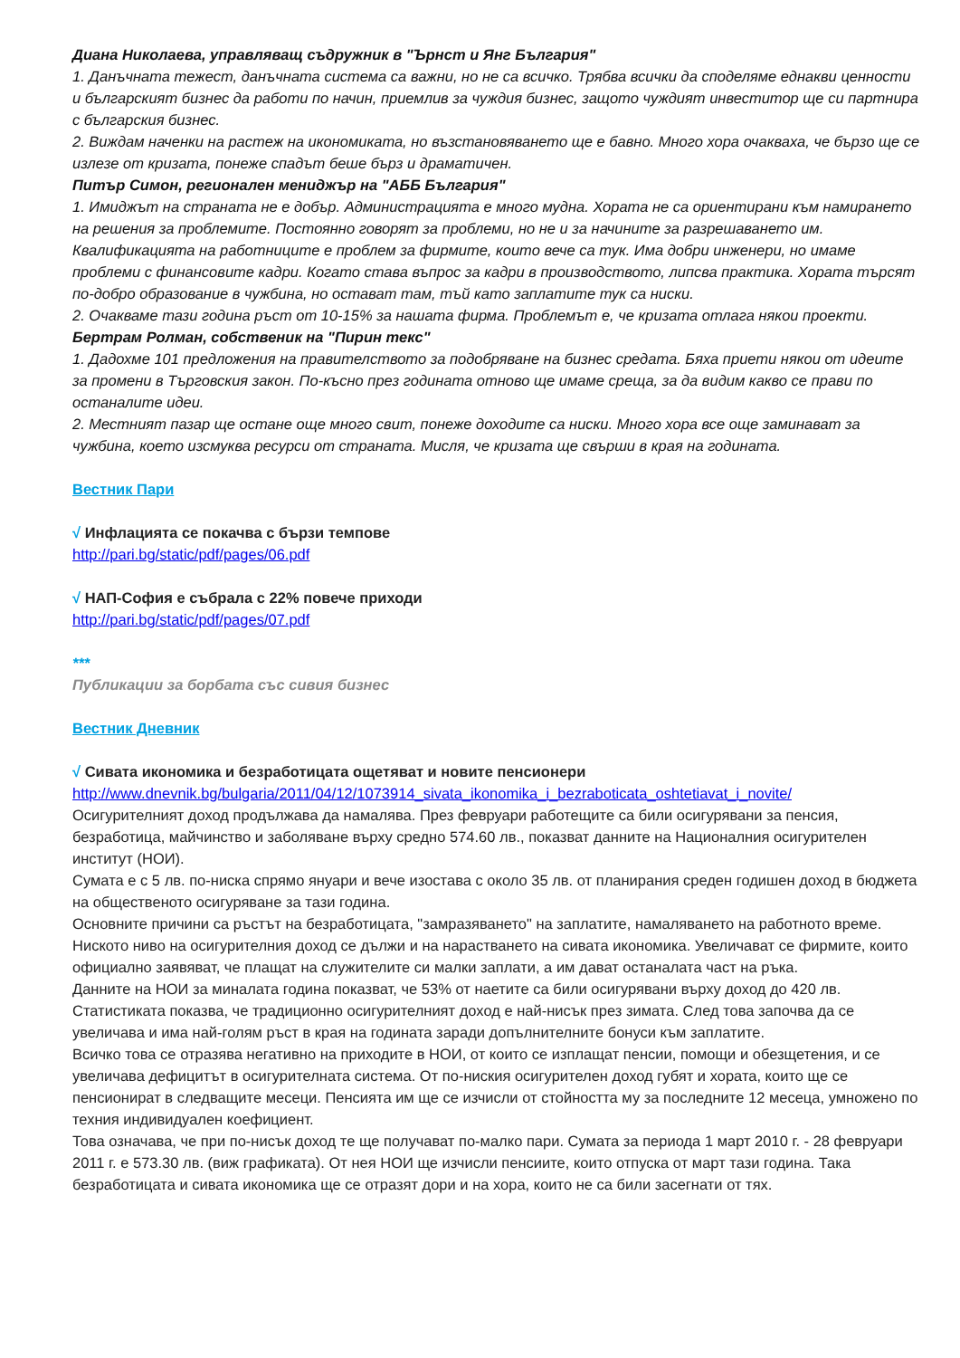Диана Николаева, управляващ съдружник в "Ърнст и Янг България"
1. Данъчната тежест, данъчната система са важни, но не са всичко. Трябва всички да споделяме еднакви ценности и българският бизнес да работи по начин, приемлив за чуждия бизнес, защото чуждият инвеститор ще си партнира с българския бизнес.
2. Виждам наченки на растеж на икономиката, но възстановяването ще е бавно. Много хора очакваха, че бързо ще се излезе от кризата, понеже спадът беше бърз и драматичен.
Питър Симон, регионален мениджър на "АББ България"
1. Имиджът на страната не е добър. Администрацията е много мудна. Хората не са ориентирани към намирането на решения за проблемите. Постоянно говорят за проблеми, но не и за начините за разрешаването им. Квалификацията на работниците е проблем за фирмите, които вече са тук. Има добри инженери, но имаме проблеми с финансовите кадри. Когато става въпрос за кадри в производството, липсва практика. Хората търсят по-добро образование в чужбина, но остават там, тъй като заплатите тук са ниски.
2. Очакваме тази година ръст от 10-15% за нашата фирма. Проблемът е, че кризата отлага някои проекти.
Бертрам Ролман, собственик на "Пирин текс"
1. Дадохме 101 предложения на правителството за подобряване на бизнес средата. Бяха приети някои от идеите за промени в Търговския закон. По-късно през годината отново ще имаме среща, за да видим какво се прави по останалите идеи.
2. Местният пазар ще остане още много свит, понеже доходите са ниски. Много хора все още заминават за чужбина, което изсмуква ресурси от страната. Мисля, че кризата ще свърши в края на годината.
Вестник Пари
√ Инфлацията се покачва с бързи темпове
http://pari.bg/static/pdf/pages/06.pdf
√ НАП-София е събрала с 22% повече приходи
http://pari.bg/static/pdf/pages/07.pdf
***
Публикации за борбата със сивия бизнес
Вестник Дневник
√ Сивата икономика и безработицата ощетяват и новите пенсионери
http://www.dnevnik.bg/bulgaria/2011/04/12/1073914_sivata_ikonomika_i_bezraboticata_oshtetiavat_i_novite/
Осигурителният доход продължава да намалява. През февруари работещите са били осигурявани за пенсия, безработица, майчинство и заболяване върху средно 574.60 лв., показват данните на Националния осигурителен институт (НОИ).
Сумата е с 5 лв. по-ниска спрямо януари и вече изостава с около 35 лв. от планирания среден годишен доход в бюджета на общественото осигуряване за тази година.
Основните причини са ръстът на безработицата, "замразяването" на заплатите, намаляването на работното време. Ниското ниво на осигурителния доход се дължи и на нарастването на сивата икономика. Увеличават се фирмите, които официално заявяват, че плащат на служителите си малки заплати, а им дават останалата част на ръка.
Данните на НОИ за миналата година показват, че 53% от наетите са били осигурявани върху доход до 420 лв. Статистиката показва, че традиционно осигурителният доход е най-нисък през зимата. След това започва да се увеличава и има най-голям ръст в края на годината заради допълнителните бонуси към заплатите.
Всичко това се отразява негативно на приходите в НОИ, от които се изплащат пенсии, помощи и обезщетения, и се увеличава дефицитът в осигурителната система. От по-ниския осигурителен доход губят и хората, които ще се пенсионират в следващите месеци. Пенсията им ще се изчисли от стойността му за последните 12 месеца, умножено по техния индивидуален коефициент.
Това означава, че при по-нисък доход те ще получават по-малко пари. Сумата за периода 1 март 2010 г. - 28 февруари 2011 г. е 573.30 лв. (виж графиката). От нея НОИ ще изчисли пенсиите, които отпуска от март тази година. Така безработицата и сивата икономика ще се отразят дори и на хора, които не са били засегнати от тях.